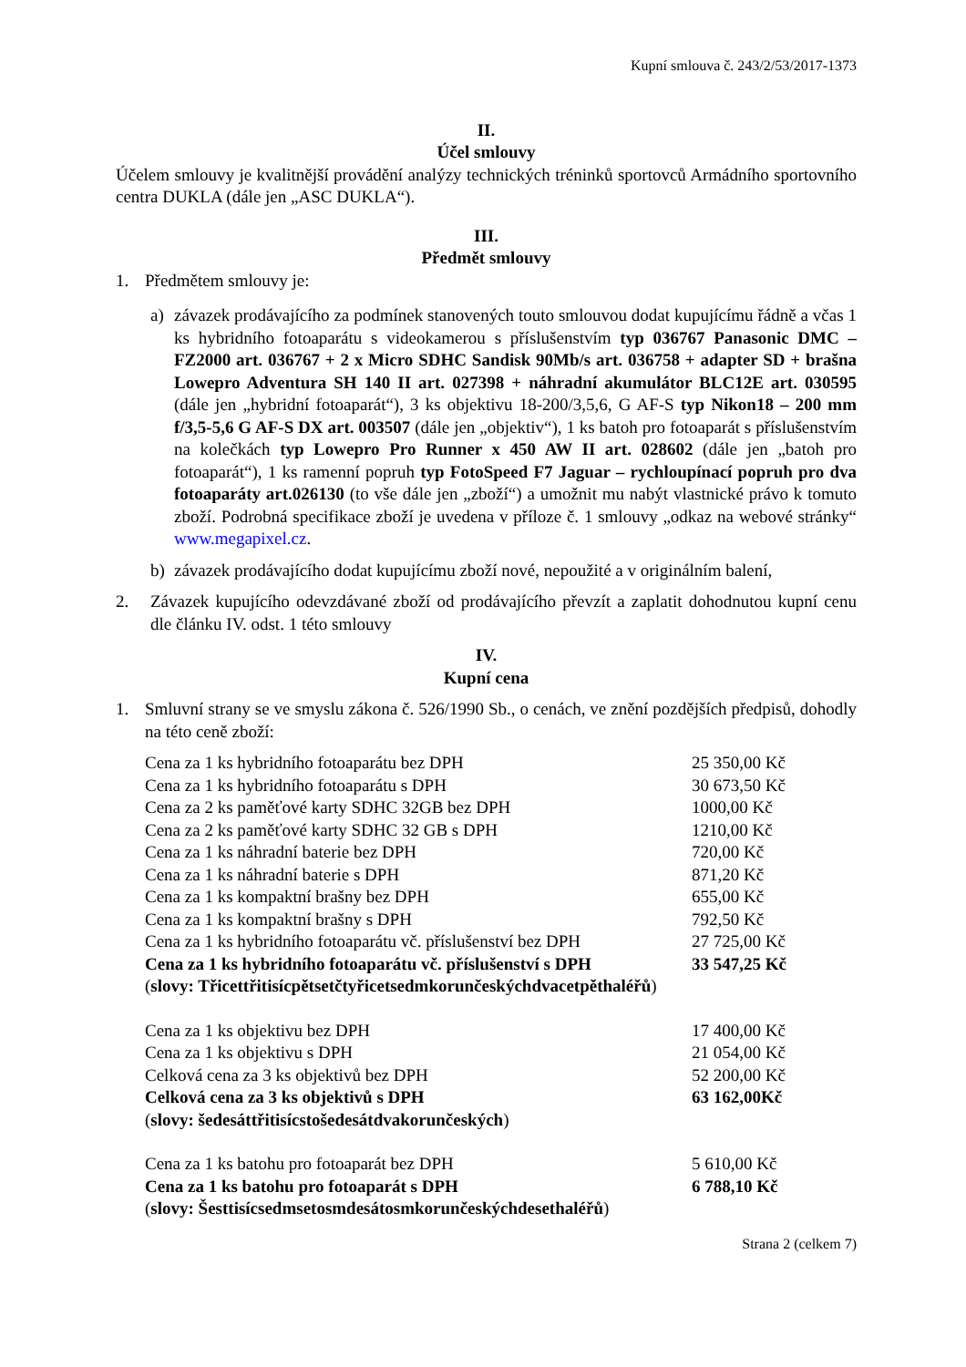Kupní smlouva č. 243/2/53/2017-1373
II.
Účel smlouvy
Účelem smlouvy je kvalitnější provádění analýzy technických tréninků sportovců Armádního sportovního centra DUKLA (dále jen „ASC DUKLA“).
III.
Předmět smlouvy
1. Předmětem smlouvy je:
a) závazek prodávajícího za podmínek stanovených touto smlouvou dodat kupujícímu řádně a včas 1 ks hybridního fotoaparátu s videokamerou s příslušenstvím typ 036767 Panasonic DMC – FZ2000 art. 036767 + 2 x Micro SDHC Sandisk 90Mb/s art. 036758 + adapter SD + brašna Lowepro Adventura SH 140 II art. 027398 + náhradní akumulátor BLC12E art. 030595 (dále jen „hybridní fotoaparát“), 3 ks objektivu 18-200/3,5,6, G AF-S typ Nikon18 – 200 mm f/3,5-5,6 G AF-S DX art. 003507 (dále jen „objektiv“), 1 ks batoh pro fotoaparát s příslušenstvím na kolečkách typ Lowepro Pro Runner x 450 AW II art. 028602 (dále jen „batoh pro fotoaparát“), 1 ks ramenní popruh typ FotoSpeed F7 Jaguar – rychloupínací popruh pro dva fotoaparáty art.026130 (to vše dále jen „zboží“) a umožnit mu nabýt vlastnické právo k tomuto zboží. Podrobná specifikace zboží je uvedena v příloze č. 1 smlouvy „odkaz na webové stránky“ www.megapixel.cz.
b) závazek prodávajícího dodat kupujícímu zboží nové, nepoužité a v originálním balení,
2. Závazek kupujícího odevzdávané zboží od prodávajícího převzít a zaplatit dohodnutou kupní cenu dle článku IV. odst. 1 této smlouvy
IV.
Kupní cena
1. Smluvní strany se ve smyslu zákona č. 526/1990 Sb., o cenách, ve znění pozdějších předpisů, dohodly na této ceně zboží:
| Cena za 1 ks hybridního fotoaparátu bez DPH | 25 350,00 Kč |
| Cena za 1 ks hybridního fotoaparátu s DPH | 30 673,50 Kč |
| Cena za 2 ks paměťové karty SDHC 32GB bez DPH | 1000,00 Kč |
| Cena za 2 ks paměťové karty SDHC 32 GB s DPH | 1210,00 Kč |
| Cena za 1 ks náhradní baterie bez DPH | 720,00 Kč |
| Cena za 1 ks náhradní baterie s DPH | 871,20 Kč |
| Cena za 1 ks kompaktní brašny bez DPH | 655,00 Kč |
| Cena za 1 ks kompaktní brašny s DPH | 792,50 Kč |
| Cena za 1 ks hybridního fotoaparátu vč. příslušenství bez DPH | 27 725,00 Kč |
| Cena za 1 ks hybridního fotoaparátu vč. příslušenství s DPH | 33 547,25 Kč |
| ( slovy: Třicettřitisícpětsetčtyřicetsedmkorunčeskýchdvacetpěthaléřů ) | |
| Cena za 1 ks objektivu bez DPH | 17 400,00 Kč |
| Cena za 1 ks objektivu s DPH | 21 054,00 Kč |
| Celková cena za 3 ks objektivů bez DPH | 52 200,00 Kč |
| Celková cena za 3 ks objektivů s DPH | 63 162,00Kč |
| ( slovy: šedesáttřitisícstošedesátdvakorunčeských ) | |
| Cena za 1 ks batohu pro fotoaparát bez DPH | 5 610,00 Kč |
| Cena za 1 ks batohu pro fotoaparát s DPH | 6 788,10 Kč |
| ( slovy: Šesttisícsedmsetosmdesátosmkorunčeskýchdesethaléřů ) | |
Strana 2 (celkem 7)